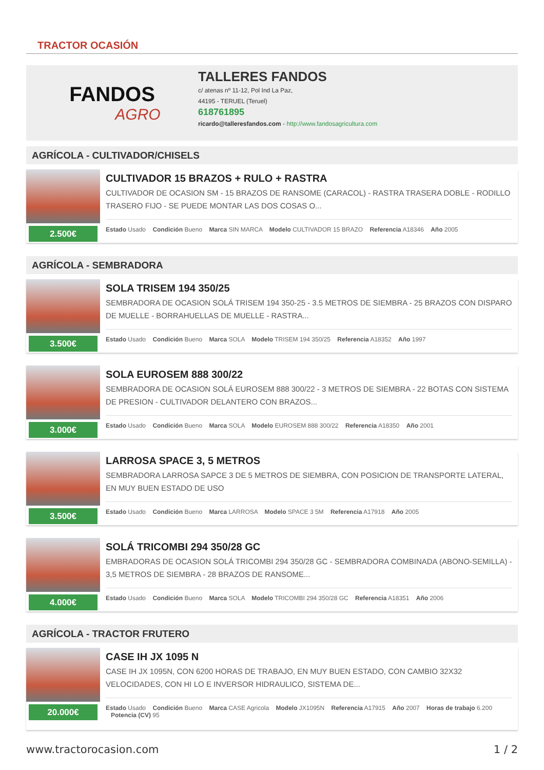TRACTOR OCASIÓN
FANDOS
AGRO
TALLERES FANDOS
c/ atenas nº 11-12, Pol Ind La Paz,
44195 - TERUEL (Teruel)
618761895
ricardo@talleresfandos.com - http://www.fandosagricultura.com
AGRÍCOLA - CULTIVADOR/CHISELS
2.500€
CULTIVADOR 15 BRAZOS + RULO + RASTRA
CULTIVADOR DE OCASION SM - 15 BRAZOS DE RANSOME (CARACOL) - RASTRA TRASERA DOBLE - RODILLO TRASERO FIJO - SE PUEDE MONTAR LAS DOS COSAS O...
Estado Usado Condición Bueno Marca SIN MARCA Modelo CULTIVADOR 15 BRAZO Referencia A18346 Año 2005
AGRÍCOLA - SEMBRADORA
3.500€
SOLA TRISEM 194 350/25
SEMBRADORA DE OCASION SOLÁ TRISEM 194 350-25 - 3.5 METROS DE SIEMBRA - 25 BRAZOS CON DISPARO DE MUELLE - BORRAHUELLAS DE MUELLE - RASTRA...
Estado Usado Condición Bueno Marca SOLA Modelo TRISEM 194 350/25 Referencia A18352 Año 1997
3.000€
SOLA EUROSEM 888 300/22
SEMBRADORA DE OCASION SOLÁ EUROSEM 888 300/22 - 3 METROS DE SIEMBRA - 22 BOTAS CON SISTEMA DE PRESION - CULTIVADOR DELANTERO CON BRAZOS...
Estado Usado Condición Bueno Marca SOLA Modelo EUROSEM 888 300/22 Referencia A18350 Año 2001
3.500€
LARROSA SPACE 3, 5 METROS
SEMBRADORA LARROSA SAPCE 3 DE 5 METROS DE SIEMBRA, CON POSICION DE TRANSPORTE LATERAL, EN MUY BUEN ESTADO DE USO
Estado Usado Condición Bueno Marca LARROSA Modelo SPACE 3 5M Referencia A17918 Año 2005
4.000€
SOLÁ TRICOMBI 294 350/28 GC
EMBRADORAS DE OCASION SOLÁ TRICOMBI 294 350/28 GC - SEMBRADORA COMBINADA (ABONO-SEMILLA) - 3,5 METROS DE SIEMBRA - 28 BRAZOS DE RANSOME...
Estado Usado Condición Bueno Marca SOLA Modelo TRICOMBI 294 350/28 GC Referencia A18351 Año 2006
AGRÍCOLA - TRACTOR FRUTERO
20.000€
CASE IH JX 1095 N
CASE IH JX 1095N, CON 6200 HORAS DE TRABAJO, EN MUY BUEN ESTADO, CON CAMBIO 32X32 VELOCIDADES, CON HI LO E INVERSOR HIDRAULICO, SISTEMA DE...
Estado Usado Condición Bueno Marca CASE Agricola Modelo JX1095N Referencia A17915 Año 2007 Horas de trabajo 6.200 Potencia (CV) 95
www.tractorocasion.com 1 / 2